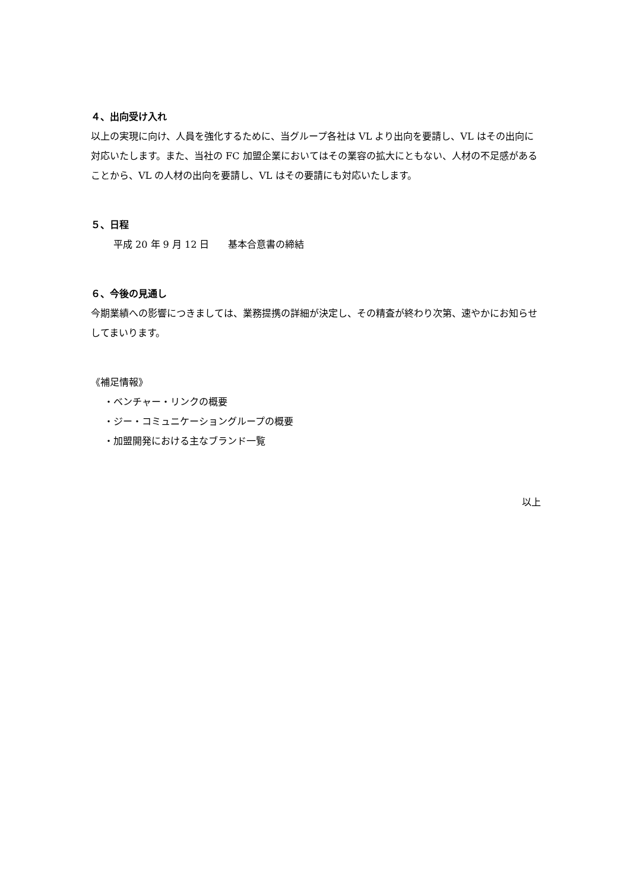４、出向受け入れ
以上の実現に向け、人員を強化するために、当グループ各社は VL より出向を要請し、VL はその出向に対応いたします。また、当社の FC 加盟企業においてはその業容の拡大にともない、人材の不足感があることから、VL の人材の出向を要請し、VL はその要請にも対応いたします。
５、日程
平成 20 年 9 月 12 日　　基本合意書の締結
６、今後の見通し
今期業績への影響につきましては、業務提携の詳細が決定し、その精査が終わり次第、速やかにお知らせしてまいります。
《補足情報》
・ベンチャー・リンクの概要
・ジー・コミュニケーショングループの概要
・加盟開発における主なブランド一覧
以上